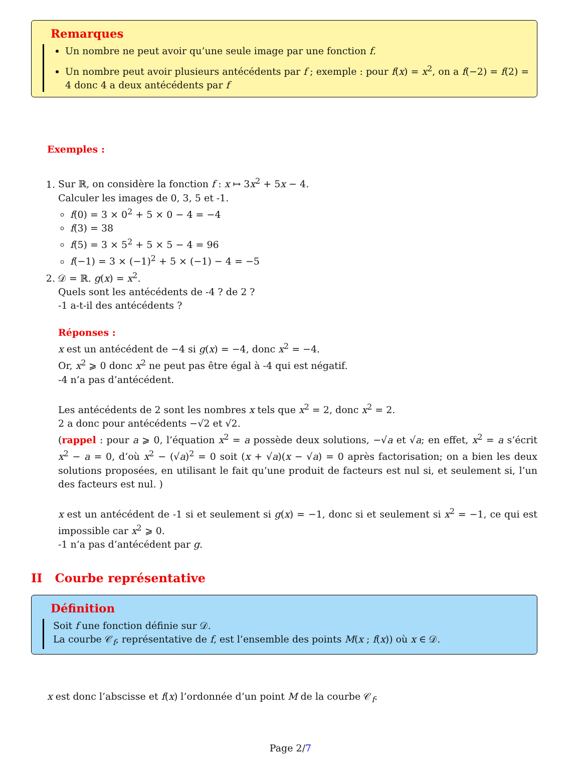Remarques
Un nombre ne peut avoir qu’une seule image par une fonction f.
Un nombre peut avoir plusieurs antécédents par f ; exemple : pour f(x) = x<sup>2</sup>, on a f(−2) = f(2) = 4 donc 4 a deux antécédents par f
Exemples :
1. Sur ℝ, on considère la fonction f : x ↦ 3x<sup>2</sup> + 5x − 4.
Calculer les images de 0, 3, 5 et -1.
f(0) = 3 × 0<sup>2</sup> + 5 × 0 − 4 = −4
f(3) = 38
f(5) = 3 × 5<sup>2</sup> + 5 × 5 − 4 = 96
f(−1) = 3 × (−1)<sup>2</sup> + 5 × (−1) − 4 = −5
2. 𝒟 = ℝ. g(x) = x<sup>2</sup>.
Quels sont les antécédents de -4 ? de 2 ?
-1 a-t-il des antécédents ?
Réponses :
x est un antécédent de −4 si g(x) = −4, donc x<sup>2</sup> = −4.
Or, x<sup>2</sup> ⩾ 0 donc x<sup>2</sup> ne peut pas être égal à -4 qui est négatif.
-4 n’a pas d’antécédent.
Les antécédents de 2 sont les nombres x tels que x<sup>2</sup> = 2, donc x<sup>2</sup> = 2.
2 a donc pour antécédents −√2 et √2.
(rappel : pour a ⩾ 0, l’équation x<sup>2</sup> = a possède deux solutions, −√a et √a; en effet, x<sup>2</sup> = a s’écrit x<sup>2</sup> − a = 0, d’où x<sup>2</sup> − (√a)<sup>2</sup> = 0 soit (x + √a)(x − √a) = 0 après factorisation; on a bien les deux solutions proposées, en utilisant le fait qu’une produit de facteurs est nul si, et seulement si, l’un des facteurs est nul. )
x est un antécédent de -1 si et seulement si g(x) = −1, donc si et seulement si x<sup>2</sup> = −1, ce qui est impossible car x<sup>2</sup> ⩾ 0.
-1 n’a pas d’antécédent par g.
II Courbe représentative
Définition
Soit f une fonction définie sur 𝒟.
La courbe 𝒞<sub>f</sub>, représentative de f, est l’ensemble des points M(x ; f(x)) où x ∈ 𝒟.
x est donc l’abscisse et f(x) l’ordonnée d’un point M de la courbe 𝒞<sub>f</sub>.
Page 2/7